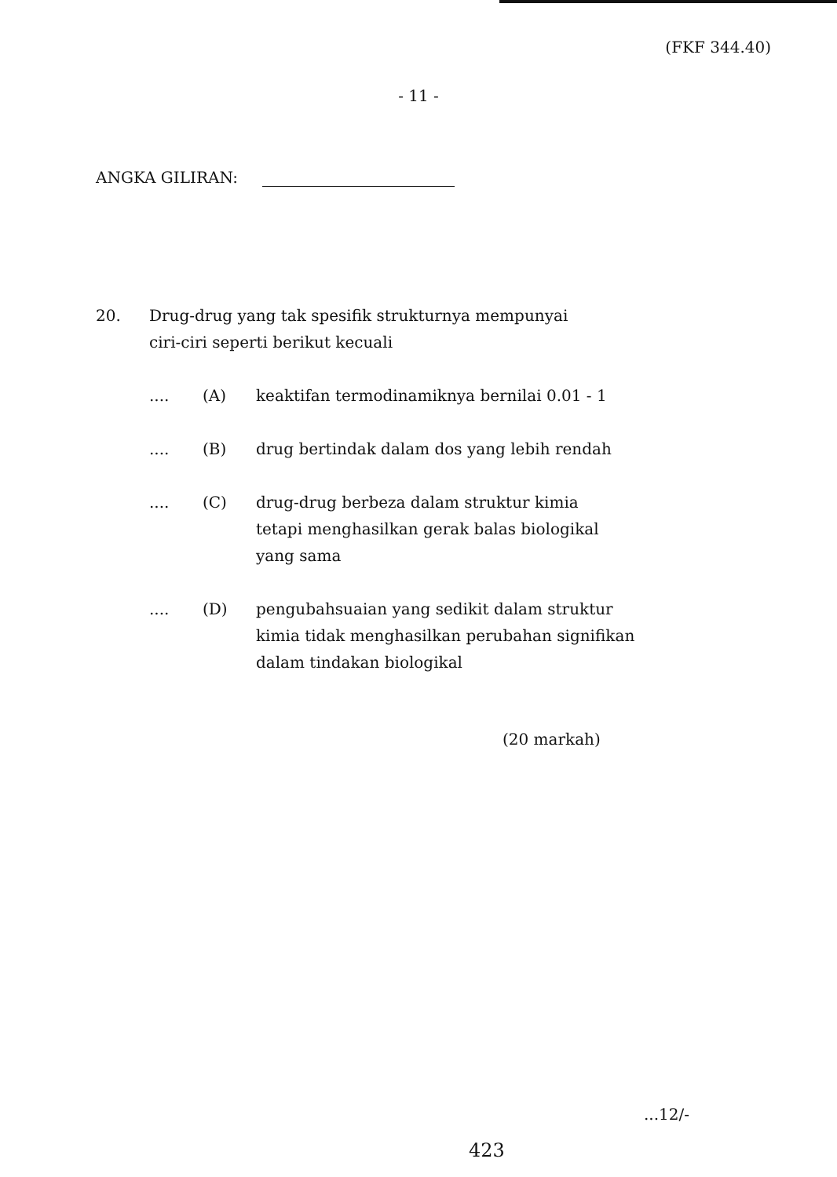(FKF 344.40)
- 11 -
ANGKA GILIRAN:
20. Drug-drug yang tak spesifik strukturnya mempunyai
ciri-ciri seperti berikut kecuali
.... (A) keaktifan termodinamiknya bernilai 0.01 - 1
.... (B) drug bertindak dalam dos yang lebih rendah
.... (C) drug-drug berbeza dalam struktur kimia
tetapi menghasilkan gerak balas biologikal
yang sama
.... (D) pengubahsuaian yang sedikit dalam struktur
kimia tidak menghasilkan perubahan signifikan
dalam tindakan biologikal
(20 markah)
...12/-
423